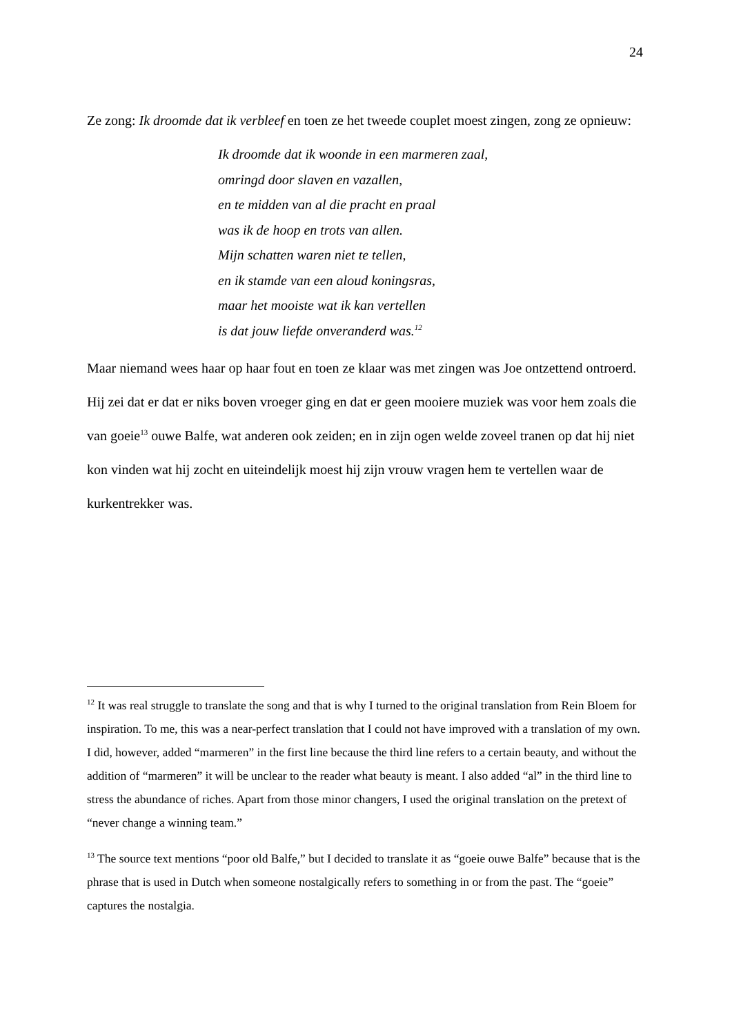24
Ze zong: Ik droomde dat ik verbleef en toen ze het tweede couplet moest zingen, zong ze opnieuw:
Ik droomde dat ik woonde in een marmeren zaal,
omringd door slaven en vazallen,
en te midden van al die pracht en praal
was ik de hoop en trots van allen.
Mijn schatten waren niet te tellen,
en ik stamde van een aloud koningsras,
maar het mooiste wat ik kan vertellen
is dat jouw liefde onveranderd was.<sup>12</sup>
Maar niemand wees haar op haar fout en toen ze klaar was met zingen was Joe ontzettend ontroerd. Hij zei dat er dat er niks boven vroeger ging en dat er geen mooiere muziek was voor hem zoals die van goeie<sup>13</sup> ouwe Balfe, wat anderen ook zeiden; en in zijn ogen welde zoveel tranen op dat hij niet kon vinden wat hij zocht en uiteindelijk moest hij zijn vrouw vragen hem te vertellen waar de kurkentrekker was.
<sup>12</sup> It was real struggle to translate the song and that is why I turned to the original translation from Rein Bloem for inspiration. To me, this was a near-perfect translation that I could not have improved with a translation of my own. I did, however, added “marmeren” in the first line because the third line refers to a certain beauty, and without the addition of “marmeren” it will be unclear to the reader what beauty is meant. I also added “al” in the third line to stress the abundance of riches. Apart from those minor changers, I used the original translation on the pretext of “never change a winning team.”
<sup>13</sup> The source text mentions “poor old Balfe,” but I decided to translate it as “goeie ouwe Balfe” because that is the phrase that is used in Dutch when someone nostalgically refers to something in or from the past. The “goeie” captures the nostalgia.